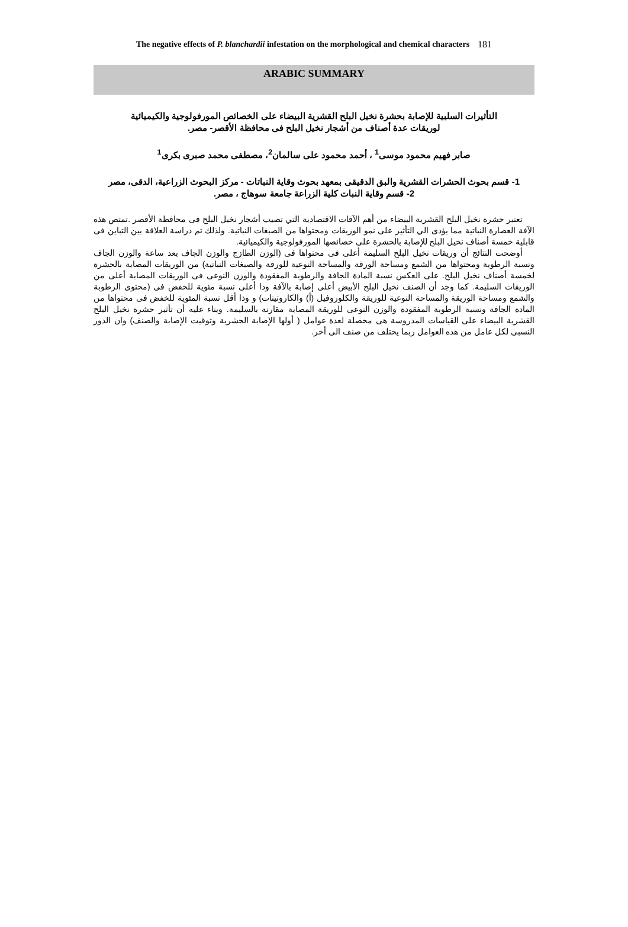The negative effects of P. blanchardii infestation on the morphological and chemical characters
181
ARABIC SUMMARY
التأثيرات السلبية للإصابة بحشرة نخيل البلح القشرية البيضاء على الخصائص المورفولوجية والكيميائية
لوريقات عدة أصناف من أشجار نخيل البلح فى محافظة الأقصر- مصر.
صابر فهيم محمود موسى<sup>1</sup> ، أحمد محمود على سالمان<sup>2</sup>، مصطفى محمد صبرى بكرى<sup>1</sup>
1- قسم بحوث الحشرات القشرية والبق الدقيقى بمعهد بحوث وقاية النباتات - مركز البحوث الزراعية، الدقى، مصر
2- قسم وقاية النبات كلية الزراعة جامعة سوهاج ، مصر.
تعتبر حشرة نخيل البلح القشرية البيضاء من أهم الآفات الاقتصادية التي تصيب أشجار نخيل البلح فى محافظة الأقصر .تمتص هذه الآفة العصارة النباتية مما يؤدى الي التأثير على نمو الوريقات ومحتواها من الصبغات النباتية. ولذلك تم دراسة العلاقة بين التباين فى قابلية خمسة أصناف نخيل البلح للإصابة بالحشرة على خصائصها المورفولوجية والكيميائية.
أوضحت النتائج أن وريقات نخيل البلح السليمة أعلى فى محتواها فى (الوزن الطازج والوزن الجاف بعد ساعة والوزن الجاف ونسبة الرطوبة ومحتواها من الشمع ومساحة الورقة والمساحة النوعية للورقة والصبغات النباتية) من الوريقات المصابة بالحشرة لخمسة أصناف نخيل البلح. على العكس نسبة المادة الجافة والرطوبة المفقودة والوزن النوعى فى الوريقات المصابة أعلى من الوريقات السليمة. كما وجد أن الصنف نخيل البلح الأبيض أعلى إصابة بالآفة وذا أعلى نسبة مئوية للخفض فى (محتوى الرطوبة والشمع ومساحة الوريقة والمساحة النوعية للوريقة والكلوروفيل (أ) والكاروتينات) و وذا أقل نسبة المئوية للخفض فى محتواها من المادة الجافة ونسبة الرطوبة المفقودة والوزن النوعى للوريقة المصابة مقارنة بالسليمة. وبناء عليه أن تأثير حشرة نخيل البلح القشرية البيضاء على القياسات المدروسة هى محصلة لعدة عوامل ( أولها الإصابة الحشرية وتوقيت الإصابة والصنف) وان الدور النسبى لكل عامل من هذه العوامل ربما يختلف من صنف الى أخر.